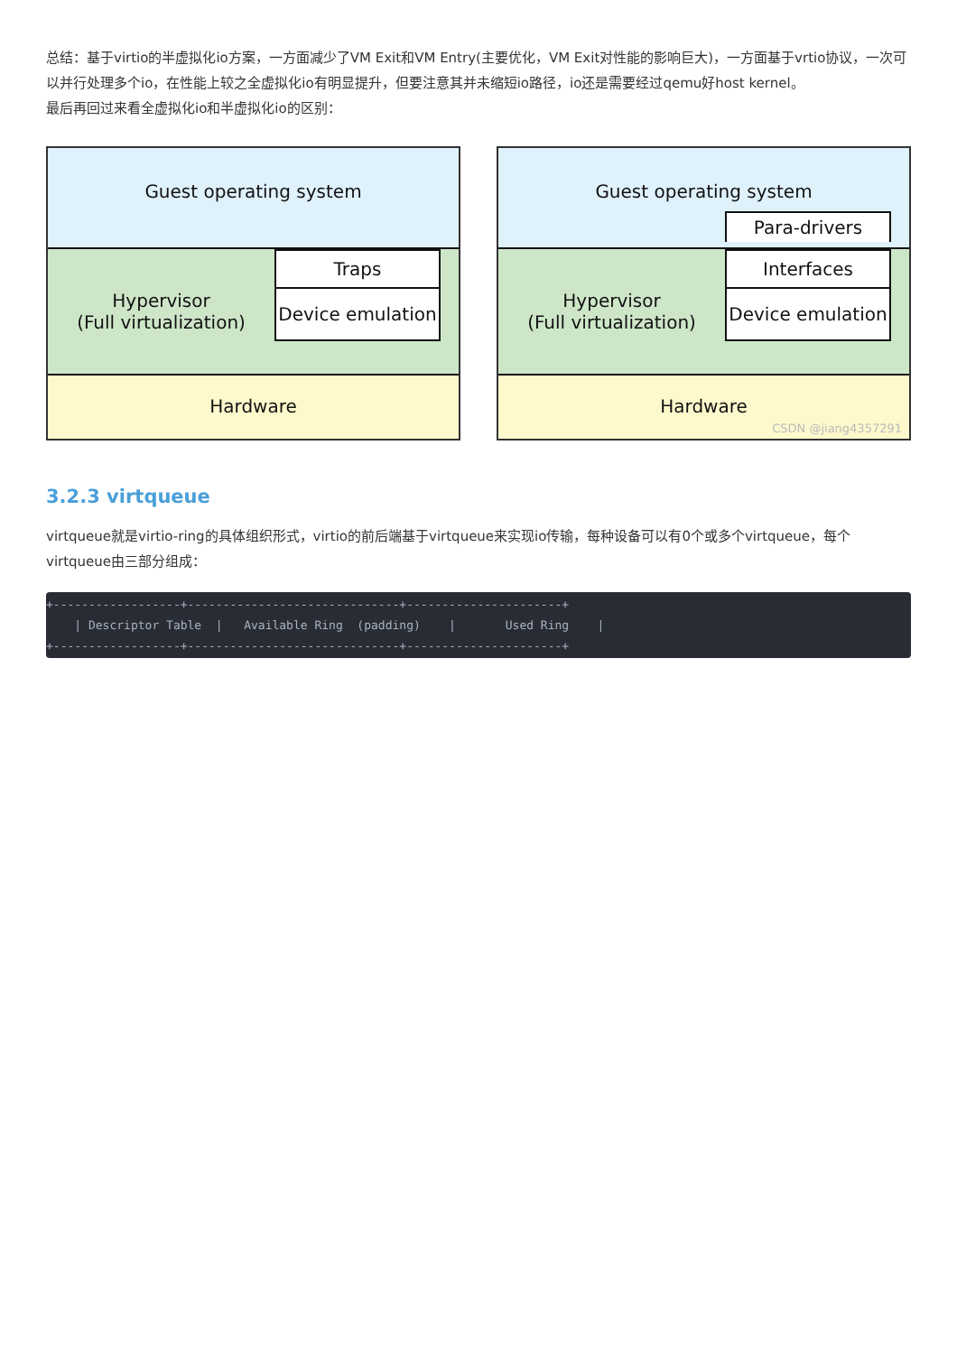总结：基于virtio的半虚拟化io方案，一方面减少了VM Exit和VM Entry(主要优化，VM Exit对性能的影响巨大)，一方面基于vrtio协议，一次可以并行处理多个io，在性能上较之全虚拟化io有明显提升，但要注意其并未缩短io路径，io还是需要经过qemu好host kernel。
最后再回过来看全虚拟化io和半虚拟化io的区别：
Guest operating system
Hypervisor
(Full virtualization)
Traps
Device emulation
Hardware
Guest operating system
Para-drivers
Hypervisor
(Full virtualization)
Interfaces
Device emulation
Hardware
CSDN @jiang4357291
3.2.3 virtqueue
virtqueue就是virtio-ring的具体组织形式，virtio的前后端基于virtqueue来实现io传输，每种设备可以有0个或多个virtqueue，每个virtqueue由三部分组成：
+------------------+------------------------------+----------------------+
    | Descriptor Table  |   Available Ring  (padding)    |       Used Ring    |
+------------------+------------------------------+----------------------+